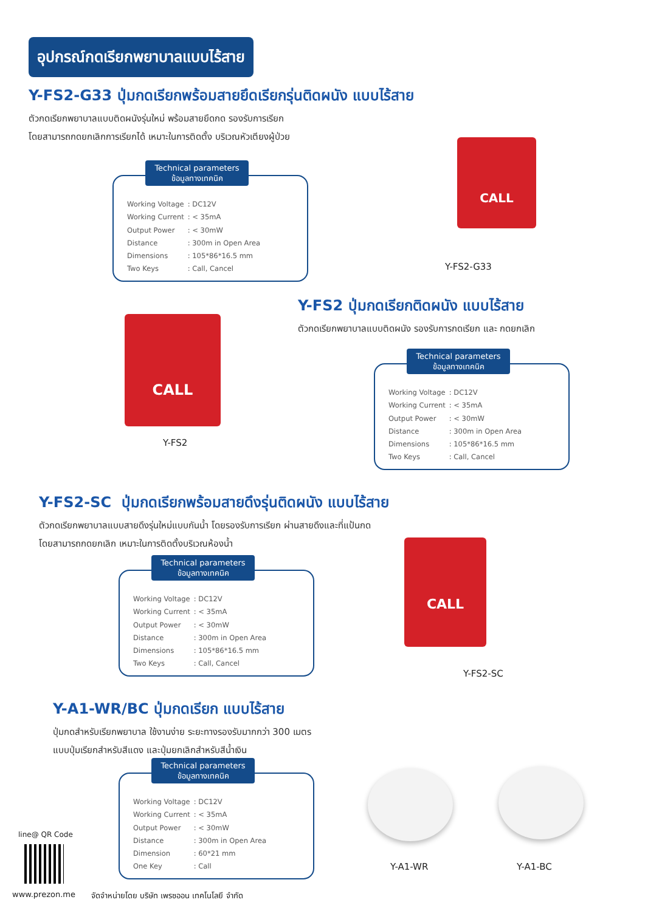อุปกรณ์กดเรียกพยาบาลแบบไร้สาย
Y-FS2-G33 ปุ่มกดเรียกพร้อมสายยึดเรียกรุ่นติดผนัง แบบไร้สาย
ตัวกดเรียกพยาบาลแบบติดผนังรุ่นใหม่ พร้อมสายยึดกด รองรับการเรียก
โดยสามารถกดยกเลิกการเรียกได้ เหมาะในการติดตั้ง บริเวณหัวเตียงผู้ป่วย
Technical parameters
ข้อมูลทางเทคนิค
| Working Voltage | : DC12V |
| Working Current | : < 35mA |
| Output Power | : < 30mW |
| Distance | : 300m in Open Area |
| Dimensions | : 105*86*16.5 mm |
| Two Keys | : Call, Cancel |
CALL
Y-FS2-G33
Y-FS2 ปุ่มกดเรียกติดผนัง แบบไร้สาย
ตัวกดเรียกพยาบาลแบบติดผนัง รองรับการกดเรียก และ กดยกเลิก
CALL
Y-FS2
Technical parameters
ข้อมูลทางเทคนิค
| Working Voltage | : DC12V |
| Working Current | : < 35mA |
| Output Power | : < 30mW |
| Distance | : 300m in Open Area |
| Dimensions | : 105*86*16.5 mm |
| Two Keys | : Call, Cancel |
Y-FS2-SC ปุ่มกดเรียกพร้อมสายดึงรุ่นติดผนัง แบบไร้สาย
ตัวกดเรียกพยาบาลแบบสายดึงรุ่นใหม่แบบกันน้ำ โดยรองรับการเรียก ผ่านสายดึงและที่แป้นกด
โดยสามารถกดยกเลิก เหมาะในการติดตั้งบริเวณห้องน้ำ
Technical parameters
ข้อมูลทางเทคนิค
| Working Voltage | : DC12V |
| Working Current | : < 35mA |
| Output Power | : < 30mW |
| Distance | : 300m in Open Area |
| Dimensions | : 105*86*16.5 mm |
| Two Keys | : Call, Cancel |
CALL
Y-FS2-SC
Y-A1-WR/BC ปุ่มกดเรียก แบบไร้สาย
ปุ่มกดสำหรับเรียกพยาบาล ใช้งานง่าย ระยะทางรองรับมากกว่า 300 เมตร
แบบปุ่มเรียกสำหรับสีแดง และปุ่มยกเลิกสำหรับสีน้ำเงิน
Technical parameters
ข้อมูลทางเทคนิค
| Working Voltage | : DC12V |
| Working Current | : < 35mA |
| Output Power | : < 30mW |
| Distance | : 300m in Open Area |
| Dimension | : 60*21 mm |
| One Key | : Call |
Y-A1-WR Y-A1-BC
line@ QR Code
www.prezon.me
จัดจำหน่ายโดย บริษัท เพรซออน เทคโนโลยี จำกัด